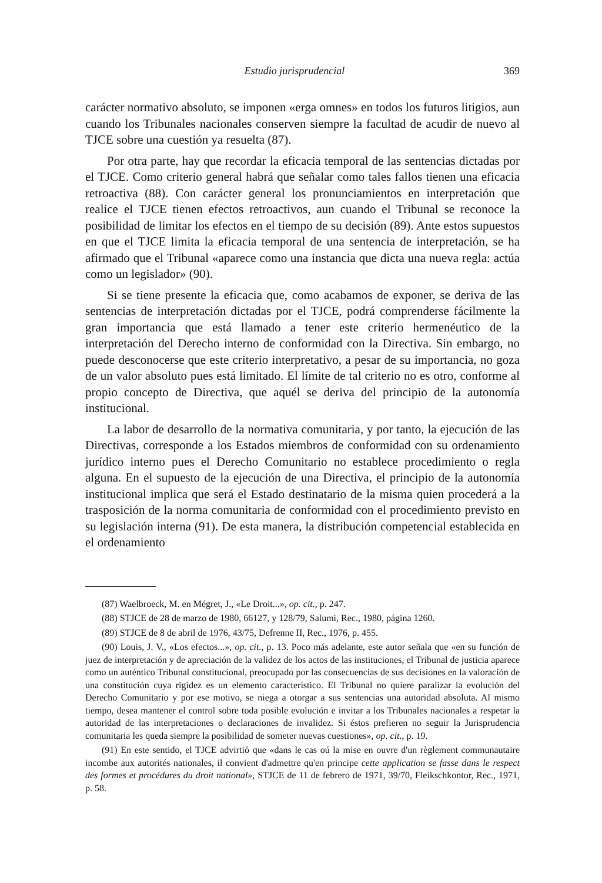Estudio jurisprudencial 369
carácter normativo absoluto, se imponen «erga omnes» en todos los futuros litigios, aun cuando los Tribunales nacionales conserven siempre la facultad de acudir de nuevo al TJCE sobre una cuestión ya resuelta (87).
Por otra parte, hay que recordar la eficacia temporal de las sentencias dictadas por el TJCE. Como criterio general habrá que señalar como tales fallos tienen una eficacia retroactiva (88). Con carácter general los pronunciamientos en interpretación que realice el TJCE tienen efectos retroactivos, aun cuando el Tribunal se reconoce la posibilidad de limitar los efectos en el tiempo de su decisión (89). Ante estos supuestos en que el TJCE limita la eficacia temporal de una sentencia de interpretación, se ha afirmado que el Tribunal «aparece como una instancia que dicta una nueva regla: actúa como un legislador» (90).
Si se tiene presente la eficacia que, como acabamos de exponer, se deriva de las sentencias de interpretación dictadas por el TJCE, podrá comprenderse fácilmente la gran importancia que está llamado a tener este criterio hermenéutico de la interpretación del Derecho interno de conformidad con la Directiva. Sin embargo, no puede desconocerse que este criterio interpretativo, a pesar de su importancia, no goza de un valor absoluto pues está limitado. El límite de tal criterio no es otro, conforme al propio concepto de Directiva, que aquél se deriva del principio de la autonomía institucional.
La labor de desarrollo de la normativa comunitaria, y por tanto, la ejecución de las Directivas, corresponde a los Estados miembros de conformidad con su ordenamiento jurídico interno pues el Derecho Comunitario no establece procedimiento o regla alguna. En el supuesto de la ejecución de una Directiva, el principio de la autonomía institucional implica que será el Estado destinatario de la misma quien procederá a la trasposición de la norma comunitaria de conformidad con el procedimiento previsto en su legislación interna (91). De esta manera, la distribución competencial establecida en el ordenamiento
(87) Waelbroeck, M. en Mégret, J., «Le Droit...», op. cit., p. 247.
(88) STJCE de 28 de marzo de 1980, 66127, y 128/79, Salumi, Rec., 1980, página 1260.
(89) STJCE de 8 de abril de 1976, 43/75, Defrenne II, Rec., 1976, p. 455.
(90) Louis, J. V., «Los efectos...», op. cit., p. 13. Poco más adelante, este autor señala que «en su función de juez de interpretación y de apreciación de la validez de los actos de las instituciones, el Tribunal de justicia aparece como un auténtico Tribunal constitucional, preocupado por las consecuencias de sus decisiones en la valoración de una constitución cuya rigidez es un elemento característico. El Tribunal no quiere paralizar la evolución del Derecho Comunitario y por ese motivo, se niega a otorgar a sus sentencias una autoridad absoluta. Al mismo tiempo, desea mantener el control sobre toda posible evolución e invitar a los Tribunales nacionales a respetar la autoridad de las interpretaciones o declaraciones de invalidez. Si éstos prefieren no seguir la Jurisprudencia comunitaria les queda siempre la posibilidad de someter nuevas cuestiones», op. cit., p. 19.
(91) En este sentido, el TJCE advirtió que «dans le cas oú la mise en ouvre d'un règlement communautaire incombe aux autorités nationales, il convient d'admettre qu'en principe cette application se fasse dans le respect des formes et procédures du droit national», STJCE de 11 de febrero de 1971, 39/70, Fleikschkontor, Rec., 1971, p. 58.